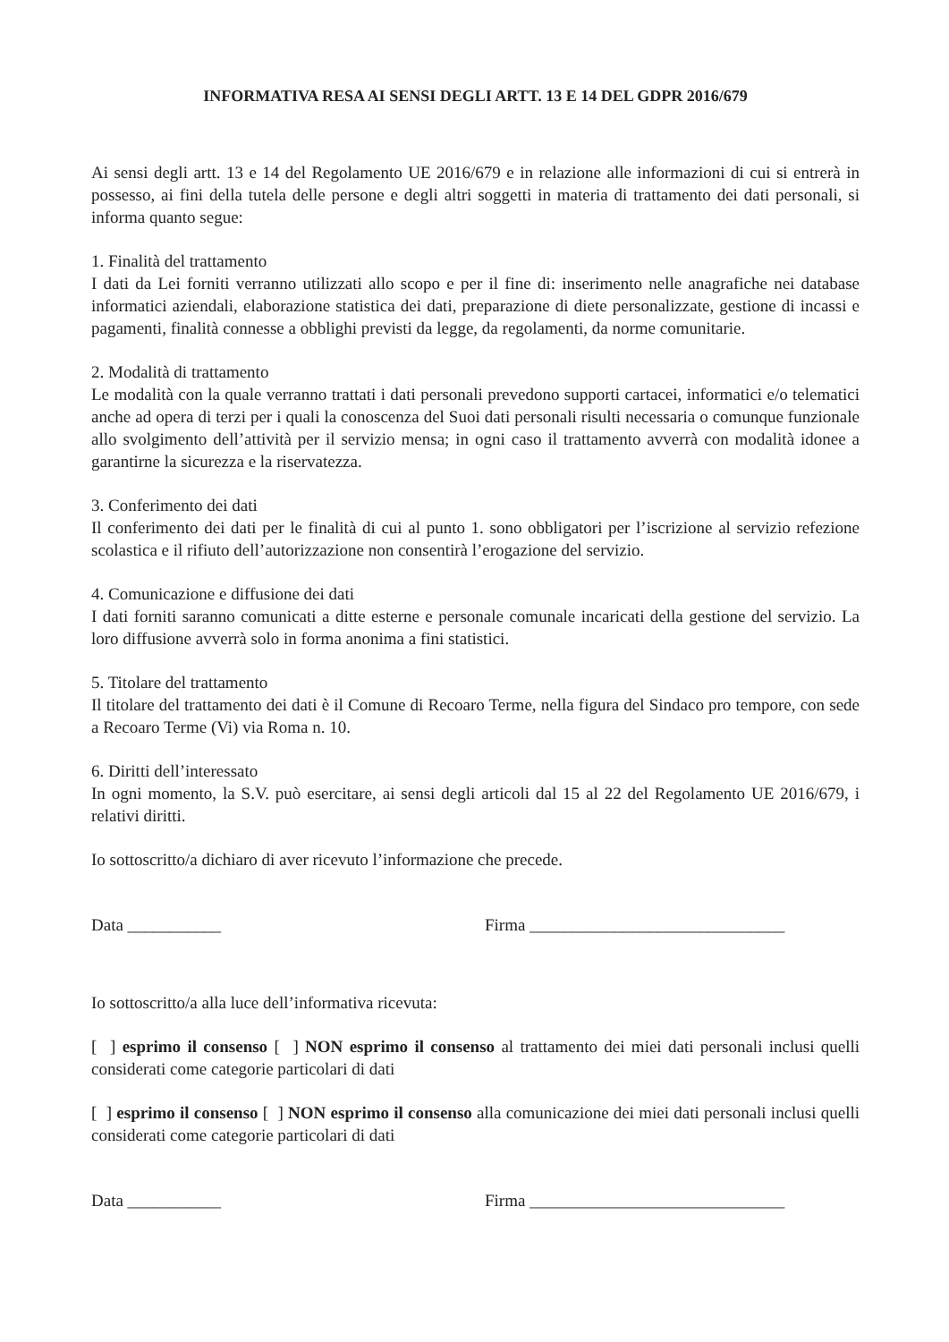INFORMATIVA RESA AI SENSI DEGLI ARTT. 13 E 14 DEL GDPR 2016/679
Ai sensi degli artt. 13 e 14 del Regolamento UE 2016/679 e in relazione alle informazioni di cui si entrerà in possesso, ai fini della tutela delle persone e degli altri soggetti in materia di trattamento dei dati personali, si informa quanto segue:
1. Finalità del trattamento
I dati da Lei forniti verranno utilizzati allo scopo e per il fine di: inserimento nelle anagrafiche nei database informatici aziendali, elaborazione statistica dei dati, preparazione di diete personalizzate, gestione di incassi e pagamenti, finalità connesse a obblighi previsti da legge, da regolamenti, da norme comunitarie.
2. Modalità di trattamento
Le modalità con la quale verranno trattati i dati personali prevedono supporti cartacei, informatici e/o telematici anche ad opera di terzi per i quali la conoscenza del Suoi dati personali risulti necessaria o comunque funzionale allo svolgimento dell’attività per il servizio mensa; in ogni caso il trattamento avverrà con modalità idonee a garantirne la sicurezza e la riservatezza.
3. Conferimento dei dati
Il conferimento dei dati per le finalità di cui al punto 1. sono obbligatori per l’iscrizione al servizio refezione scolastica e il rifiuto dell’autorizzazione non consentirà l’erogazione del servizio.
4. Comunicazione e diffusione dei dati
I dati forniti saranno comunicati a ditte esterne e personale comunale incaricati della gestione del servizio. La loro diffusione avverrà solo in forma anonima a fini statistici.
5. Titolare del trattamento
Il titolare del trattamento dei dati è il Comune di Recoaro Terme, nella figura del Sindaco pro tempore, con sede a Recoaro Terme (Vi) via Roma n. 10.
6. Diritti dell’interessato
In ogni momento, la S.V. può esercitare, ai sensi degli articoli dal 15 al 22 del Regolamento UE 2016/679, i relativi diritti.
Io sottoscritto/a dichiaro di aver ricevuto l’informazione che precede.
Data ___________ Firma ______________________________
Io sottoscritto/a alla luce dell’informativa ricevuta:
[ ] esprimo il consenso [ ] NON esprimo il consenso al trattamento dei miei dati personali inclusi quelli considerati come categorie particolari di dati
[ ] esprimo il consenso [ ] NON esprimo il consenso alla comunicazione dei miei dati personali inclusi quelli considerati come categorie particolari di dati
Data ___________ Firma ______________________________